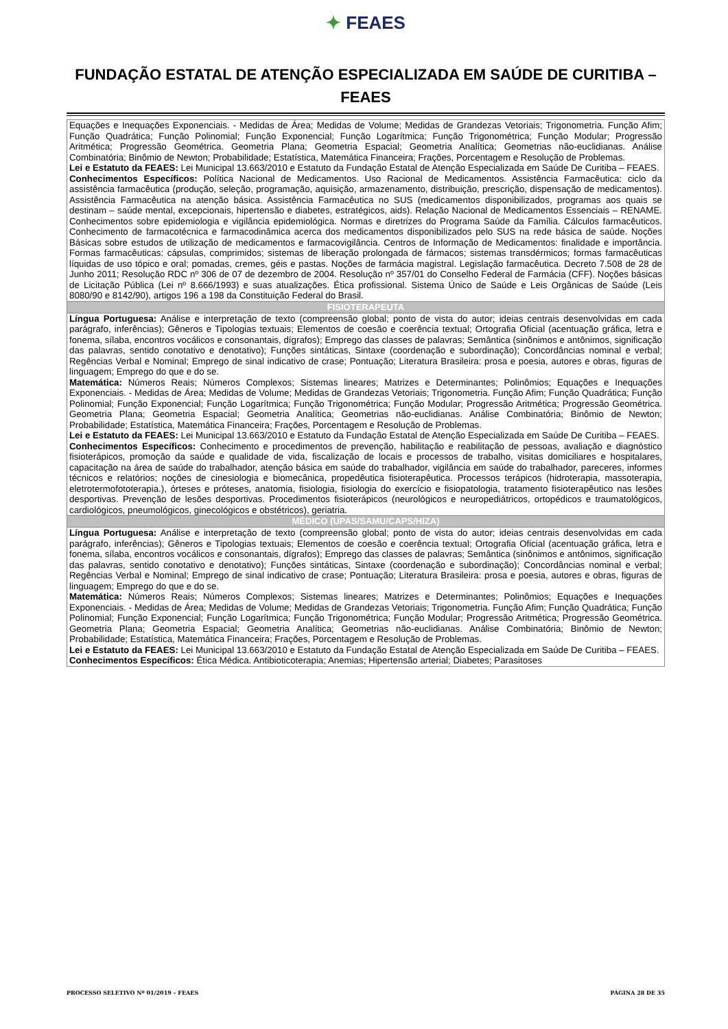✦ FEAES
FUNDAÇÃO ESTATAL DE ATENÇÃO ESPECIALIZADA EM SAÚDE DE CURITIBA – FEAES
| Equações e Inequações Exponenciais. - Medidas de Área; Medidas de Volume; Medidas de Grandezas Vetoriais; Trigonometria. Função Afim; Função Quadrática; Função Polinomial; Função Exponencial; Função Logarítmica; Função Trigonométrica; Função Modular; Progressão Aritmética; Progressão Geométrica. Geometria Plana; Geometria Espacial; Geometria Analítica; Geometrias não-euclidianas. Análise Combinatória; Binômio de Newton; Probabilidade; Estatística, Matemática Financeira; Frações, Porcentagem e Resolução de Problemas. Lei e Estatuto da FEAES: Lei Municipal 13.663/2010 e Estatuto da Fundação Estatal de Atenção Especializada em Saúde De Curitiba – FEAES. Conhecimentos Específicos: Política Nacional de Medicamentos. Uso Racional de Medicamentos. Assistência Farmacêutica: ciclo da assistência farmacêutica (produção, seleção, programação, aquisição, armazenamento, distribuição, prescrição, dispensação de medicamentos). Assistência Farmacêutica na atenção básica. Assistência Farmacêutica no SUS (medicamentos disponibilizados, programas aos quais se destinam – saúde mental, excepcionais, hipertensão e diabetes, estratégicos, aids). Relação Nacional de Medicamentos Essenciais – RENAME. Conhecimentos sobre epidemiologia e vigilância epidemiológica. Normas e diretrizes do Programa Saúde da Família. Cálculos farmacêuticos. Conhecimento de farmacotécnica e farmacodinâmica acerca dos medicamentos disponibilizados pelo SUS na rede básica de saúde. Noções Básicas sobre estudos de utilização de medicamentos e farmacovigilância. Centros de Informação de Medicamentos: finalidade e importância. Formas farmacêuticas: cápsulas, comprimidos; sistemas de liberação prolongada de fármacos; sistemas transdérmicos; formas farmacêuticas líquidas de uso tópico e oral; pomadas, cremes, géis e pastas. Noções de farmácia magistral. Legislação farmacêutica. Decreto 7.508 de 28 de Junho 2011; Resolução RDC nº 306 de 07 de dezembro de 2004. Resolução nº 357/01 do Conselho Federal de Farmácia (CFF). Noções básicas de Licitação Pública (Lei nº 8.666/1993) e suas atualizações. Ética profissional. Sistema Único de Saúde e Leis Orgânicas de Saúde (Leis 8080/90 e 8142/90), artigos 196 a 198 da Constituição Federal do Brasil. |
| FISIOTERAPEUTA |
| Língua Portuguesa: Análise e interpretação de texto (compreensão global; ponto de vista do autor; ideias centrais desenvolvidas em cada parágrafo, inferências); Gêneros e Tipologias textuais; Elementos de coesão e coerência textual; Ortografia Oficial (acentuação gráfica, letra e fonema, sílaba, encontros vocálicos e consonantais, dígrafos); Emprego das classes de palavras; Semântica (sinônimos e antônimos, significação das palavras, sentido conotativo e denotativo); Funções sintáticas, Sintaxe (coordenação e subordinação); Concordâncias nominal e verbal; Regências Verbal e Nominal; Emprego de sinal indicativo de crase; Pontuação; Literatura Brasileira: prosa e poesia, autores e obras, figuras de linguagem; Emprego do que e do se. Matemática: Números Reais; Números Complexos; Sistemas lineares; Matrizes e Determinantes; Polinômios; Equações e Inequações Exponenciais. - Medidas de Área; Medidas de Volume; Medidas de Grandezas Vetoriais; Trigonometria. Função Afim; Função Quadrática; Função Polinomial; Função Exponencial; Função Logarítmica; Função Trigonométrica; Função Modular; Progressão Aritmética; Progressão Geométrica. Geometria Plana; Geometria Espacial; Geometria Analítica; Geometrias não-euclidianas. Análise Combinatória; Binômio de Newton; Probabilidade; Estatística, Matemática Financeira; Frações, Porcentagem e Resolução de Problemas. Lei e Estatuto da FEAES: Lei Municipal 13.663/2010 e Estatuto da Fundação Estatal de Atenção Especializada em Saúde De Curitiba – FEAES. Conhecimentos Específicos: Conhecimento e procedimentos de prevenção, habilitação e reabilitação de pessoas, avaliação e diagnóstico fisioterápicos, promoção da saúde e qualidade de vida, fiscalização de locais e processos de trabalho, visitas domiciliares e hospitalares, capacitação na área de saúde do trabalhador, atenção básica em saúde do trabalhador, vigilância em saúde do trabalhador, pareceres, informes técnicos e relatórios; noções de cinesiologia e biomecânica, propedêutica fisioterapêutica. Processos terápicos (hidroterapia, massoterapia, eletrotermofototerapia.), órteses e próteses, anatomia, fisiologia, fisiologia do exercício e fisiopatologia, tratamento fisioterapêutico nas lesões desportivas. Prevenção de lesões desportivas. Procedimentos fisioterápicos (neurológicos e neuropediátricos, ortopédicos e traumatológicos, cardiológicos, pneumológicos, ginecológicos e obstétricos), geriatria. |
| MÉDICO (UPAS/SAMU/CAPS/HIZA) |
| Língua Portuguesa: Análise e interpretação de texto (compreensão global; ponto de vista do autor; ideias centrais desenvolvidas em cada parágrafo, inferências); Gêneros e Tipologias textuais; Elementos de coesão e coerência textual; Ortografia Oficial (acentuação gráfica, letra e fonema, sílaba, encontros vocálicos e consonantais, dígrafos); Emprego das classes de palavras; Semântica (sinônimos e antônimos, significação das palavras, sentido conotativo e denotativo); Funções sintáticas, Sintaxe (coordenação e subordinação); Concordâncias nominal e verbal; Regências Verbal e Nominal; Emprego de sinal indicativo de crase; Pontuação; Literatura Brasileira: prosa e poesia, autores e obras, figuras de linguagem; Emprego do que e do se. Matemática: Números Reais; Números Complexos; Sistemas lineares; Matrizes e Determinantes; Polinômios; Equações e Inequações Exponenciais. - Medidas de Área; Medidas de Volume; Medidas de Grandezas Vetoriais; Trigonometria. Função Afim; Função Quadrática; Função Polinomial; Função Exponencial; Função Logarítmica; Função Trigonométrica; Função Modular; Progressão Aritmética; Progressão Geométrica. Geometria Plana; Geometria Espacial; Geometria Analítica; Geometrias não-euclidianas. Análise Combinatória; Binômio de Newton; Probabilidade; Estatística, Matemática Financeira; Frações, Porcentagem e Resolução de Problemas. Lei e Estatuto da FEAES: Lei Municipal 13.663/2010 e Estatuto da Fundação Estatal de Atenção Especializada em Saúde De Curitiba – FEAES. Conhecimentos Específicos: Ética Médica. Antibioticoterapia; Anemias; Hipertensão arterial; Diabetes; Parasitoses |
PROCESSO SELETIVO Nº 01/2019 – FEAES PÁGINA 28 DE 35